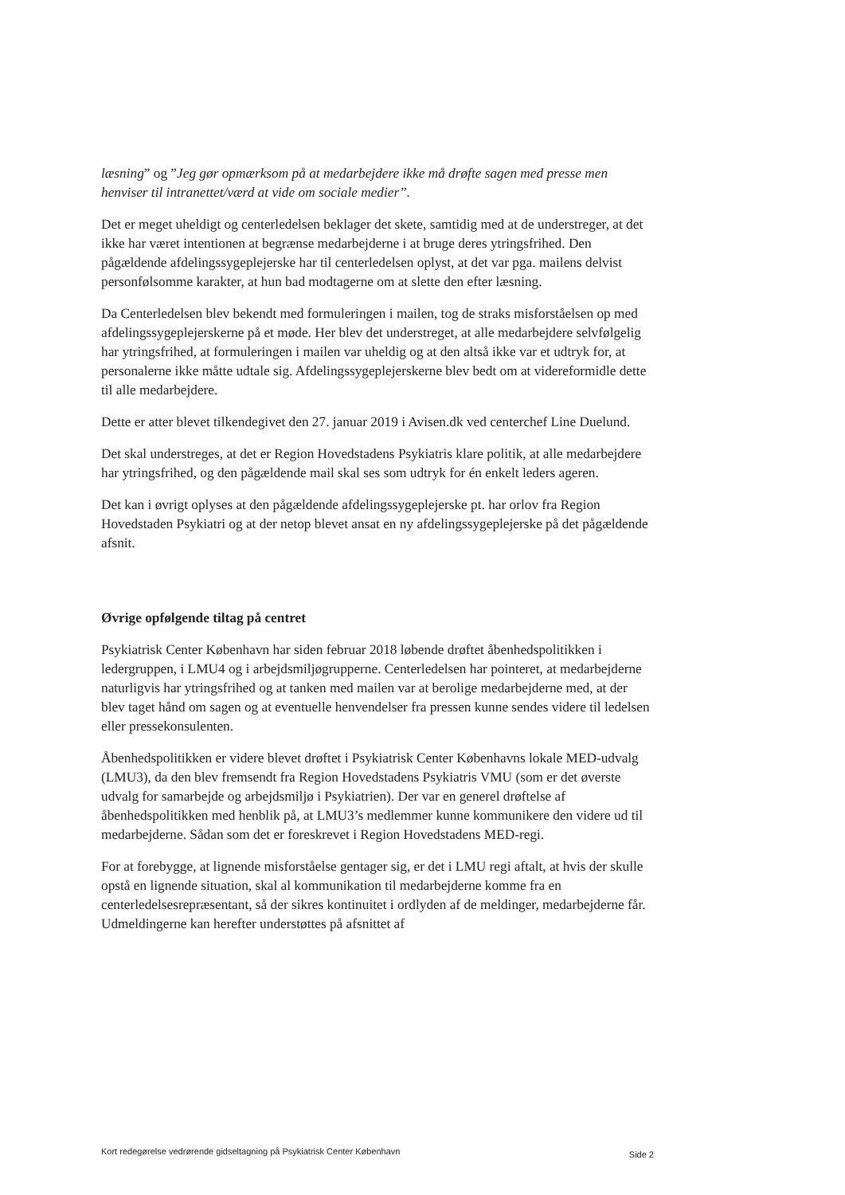læsning” og ”Jeg gør opmærksom på at medarbejdere ikke må drøfte sagen med presse men henviser til intranettet/værd at vide om sociale medier”.
Det er meget uheldigt og centerledelsen beklager det skete, samtidig med at de understreger, at det ikke har været intentionen at begrænse medarbejderne i at bruge deres ytringsfrihed. Den pågældende afdelingssygeplejerske har til centerledelsen oplyst, at det var pga. mailens delvist personfølsomme karakter, at hun bad modtagerne om at slette den efter læsning.
Da Centerledelsen blev bekendt med formuleringen i mailen, tog de straks misforståelsen op med afdelingssygeplejerskerne på et møde. Her blev det understreget, at alle medarbejdere selvfølgelig har ytringsfrihed, at formuleringen i mailen var uheldig og at den altså ikke var et udtryk for, at personalerne ikke måtte udtale sig. Afdelingssygeplejerskerne blev bedt om at videreformidle dette til alle medarbejdere.
Dette er atter blevet tilkendegivet den 27. januar 2019 i Avisen.dk ved centerchef Line Duelund.
Det skal understreges, at det er Region Hovedstadens Psykiatris klare politik, at alle medarbejdere har ytringsfrihed, og den pågældende mail skal ses som udtryk for én enkelt leders ageren.
Det kan i øvrigt oplyses at den pågældende afdelingssygeplejerske pt. har orlov fra Region Hovedstaden Psykiatri og at der netop blevet ansat en ny afdelingssygeplejerske på det pågældende afsnit.
Øvrige opfølgende tiltag på centret
Psykiatrisk Center København har siden februar 2018 løbende drøftet åbenhedspolitikken i ledergruppen, i LMU4 og i arbejdsmiljøgrupperne. Centerledelsen har pointeret, at medarbejderne naturligvis har ytringsfrihed og at tanken med mailen var at berolige medarbejderne med, at der blev taget hånd om sagen og at eventuelle henvendelser fra pressen kunne sendes videre til ledelsen eller pressekonsulenten.
Åbenhedspolitikken er videre blevet drøftet i Psykiatrisk Center Københavns lokale MED-udvalg (LMU3), da den blev fremsendt fra Region Hovedstadens Psykiatris VMU (som er det øverste udvalg for samarbejde og arbejdsmiljø i Psykiatrien). Der var en generel drøftelse af åbenhedspolitikken med henblik på, at LMU3’s medlemmer kunne kommunikere den videre ud til medarbejderne. Sådan som det er foreskrevet i Region Hovedstadens MED-regi.
For at forebygge, at lignende misforståelse gentager sig, er det i LMU regi aftalt, at hvis der skulle opstå en lignende situation, skal al kommunikation til medarbejderne komme fra en centerledelsesrepræsentant, så der sikres kontinuitet i ordlyden af de meldinger, medarbejderne får. Udmeldingerne kan herefter understøttes på afsnittet af
Kort redegørelse vedrørende gidseltagning på Psykiatrisk Center København Side 2